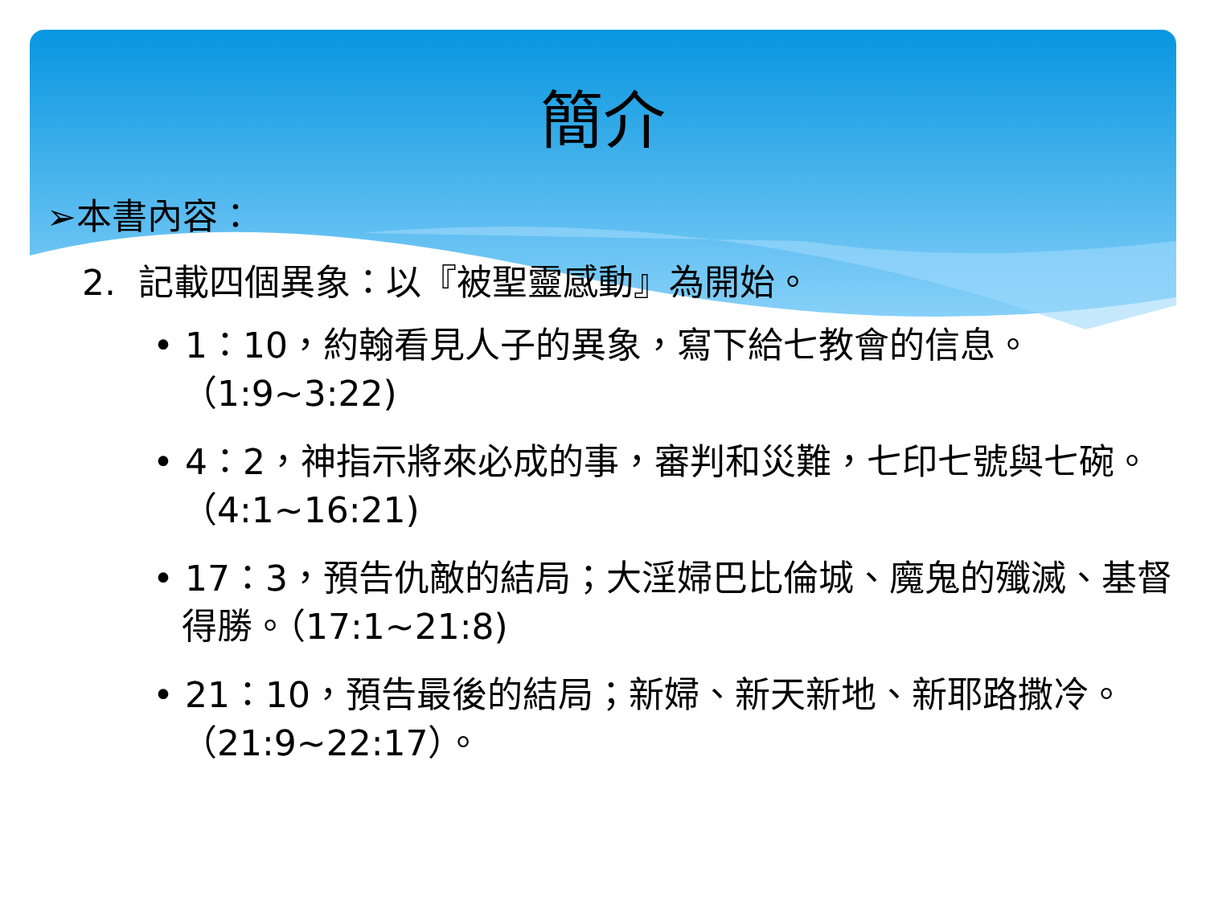簡介
➢本書內容：
2. 記載四個異象：以『被聖靈感動』為開始。
• 1：10，約翰看見人子的異象，寫下給七教會的信息。（1:9~3:22)
• 4：2，神指示將來必成的事，審判和災難，七印七號與七碗。（4:1~16:21)
• 17：3，預告仇敵的結局；大淫婦巴比倫城、魔鬼的殲滅、基督得勝。（17:1~21:8)
• 21：10，預告最後的結局；新婦、新天新地、新耶路撒冷。（21:9~22:17）。